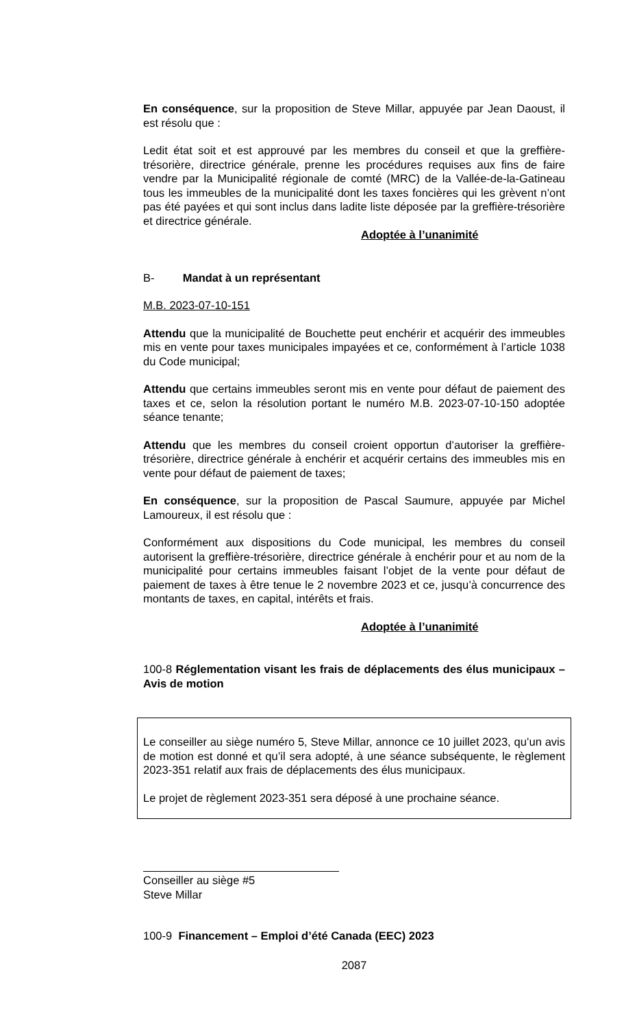En conséquence, sur la proposition de Steve Millar, appuyée par Jean Daoust, il est résolu que :
Ledit état soit et est approuvé par les membres du conseil et que la greffière-trésorière, directrice générale, prenne les procédures requises aux fins de faire vendre par la Municipalité régionale de comté (MRC) de la Vallée-de-la-Gatineau tous les immeubles de la municipalité dont les taxes foncières qui les grèvent n’ont pas été payées et qui sont inclus dans ladite liste déposée par la greffière-trésorière et directrice générale.
Adoptée à l’unanimité
B- Mandat à un représentant
M.B. 2023-07-10-151
Attendu que la municipalité de Bouchette peut enchérir et acquérir des immeubles mis en vente pour taxes municipales impayées et ce, conformément à l’article 1038 du Code municipal;
Attendu que certains immeubles seront mis en vente pour défaut de paiement des taxes et ce, selon la résolution portant le numéro M.B. 2023-07-10-150 adoptée séance tenante;
Attendu que les membres du conseil croient opportun d’autoriser la greffière-trésorière, directrice générale à enchérir et acquérir certains des immeubles mis en vente pour défaut de paiement de taxes;
En conséquence, sur la proposition de Pascal Saumure, appuyée par Michel Lamoureux, il est résolu que :
Conformément aux dispositions du Code municipal, les membres du conseil autorisent la greffière-trésorière, directrice générale à enchérir pour et au nom de la municipalité pour certains immeubles faisant l’objet de la vente pour défaut de paiement de taxes à être tenue le 2 novembre 2023 et ce, jusqu’à concurrence des montants de taxes, en capital, intérêts et frais.
Adoptée à l’unanimité
100-8 Réglementation visant les frais de déplacements des élus municipaux – Avis de motion
Le conseiller au siège numéro 5, Steve Millar, annonce ce 10 juillet 2023, qu’un avis de motion est donné et qu’il sera adopté, à une séance subséquente, le règlement 2023-351 relatif aux frais de déplacements des élus municipaux.
Le projet de règlement 2023-351 sera déposé à une prochaine séance.
Conseiller au siège #5
Steve Millar
100-9 Financement – Emploi d’été Canada (EEC) 2023
2087